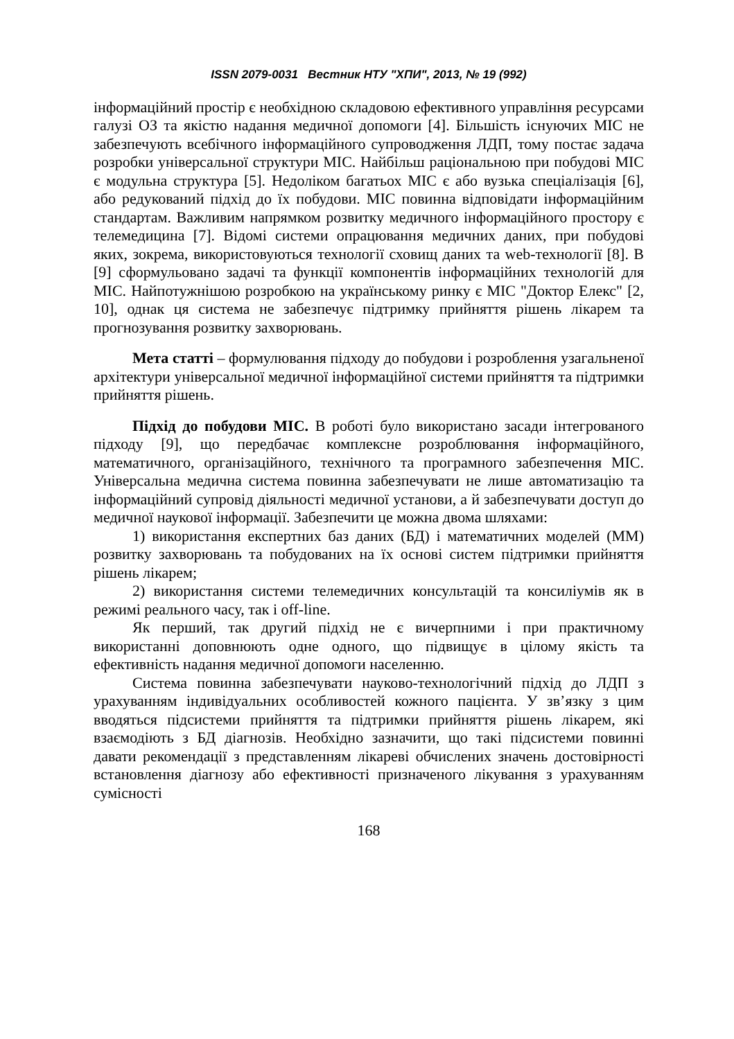ISSN 2079-0031 Вестник НТУ "ХПИ", 2013, № 19 (992)
інформаційний простір є необхідною складовою ефективного управління ресурсами галузі ОЗ та якістю надання медичної допомоги [4]. Більшість існуючих МІС не забезпечують всебічного інформаційного супроводження ЛДП, тому постає задача розробки універсальної структури МІС. Найбільш раціональною при побудові МІС є модульна структура [5]. Недоліком багатьох МІС є або вузька спеціалізація [6], або редукований підхід до їх побудови. МІС повинна відповідати інформаційним стандартам. Важливим напрямком розвитку медичного інформаційного простору є телемедицина [7]. Відомі системи опрацювання медичних даних, при побудові яких, зокрема, використовуються технології сховищ даних та web-технології [8]. В [9] сформульовано задачі та функції компонентів інформаційних технологій для МІС. Найпотужнішою розробкою на українському ринку є МІС "Доктор Елекс" [2, 10], однак ця система не забезпечує підтримку прийняття рішень лікарем та прогнозування розвитку захворювань.
Мета статті – формулювання підходу до побудови і розроблення узагальненої архітектури універсальної медичної інформаційної системи прийняття та підтримки прийняття рішень.
Підхід до побудови МІС. В роботі було використано засади інтегрованого підходу [9], що передбачає комплексне розроблювання інформаційного, математичного, організаційного, технічного та програмного забезпечення МІС. Універсальна медична система повинна забезпечувати не лише автоматизацію та інформаційний супровід діяльності медичної установи, а й забезпечувати доступ до медичної наукової інформації. Забезпечити це можна двома шляхами:
1) використання експертних баз даних (БД) і математичних моделей (ММ) розвитку захворювань та побудованих на їх основі систем підтримки прийняття рішень лікарем;
2) використання системи телемедичних консультацій та консиліумів як в режимі реального часу, так і off-line.
Як перший, так другий підхід не є вичерпними і при практичному використанні доповнюють одне одного, що підвищує в цілому якість та ефективність надання медичної допомоги населенню.
Система повинна забезпечувати науково-технологічний підхід до ЛДП з урахуванням індивідуальних особливостей кожного пацієнта. У зв’язку з цим вводяться підсистеми прийняття та підтримки прийняття рішень лікарем, які взаємодіють з БД діагнозів. Необхідно зазначити, що такі підсистеми повинні давати рекомендації з представленням лікареві обчислених значень достовірності встановлення діагнозу або ефективності призначеного лікування з урахуванням сумісності
168